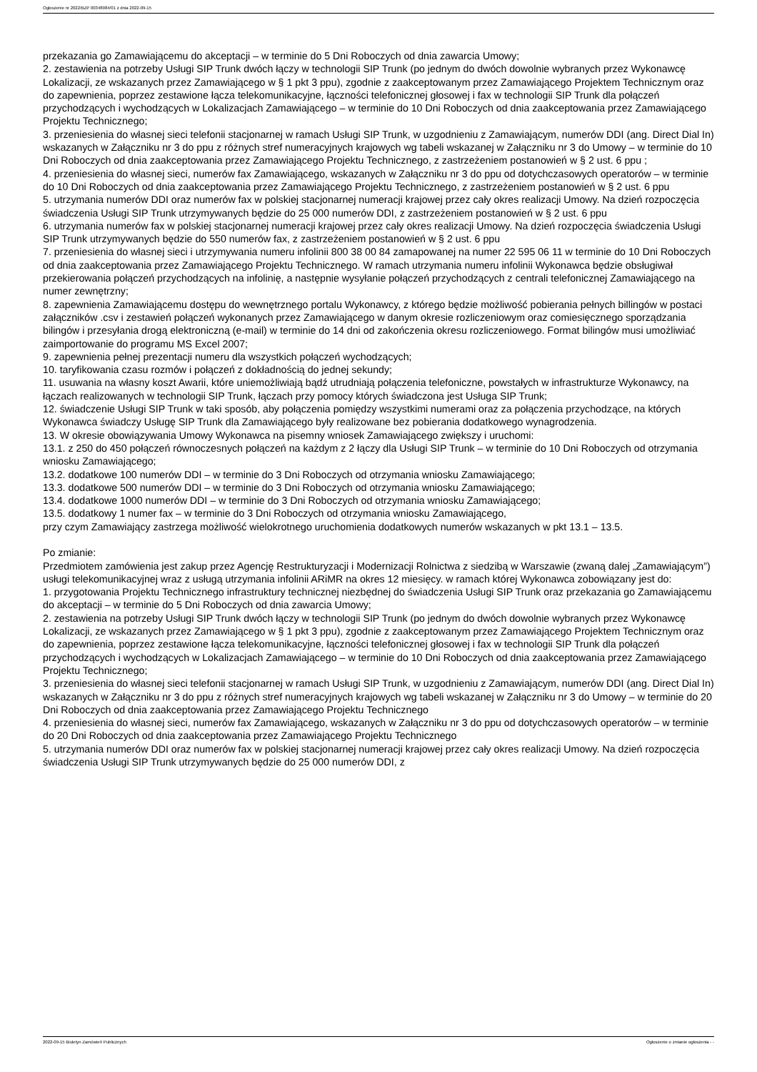Ogłoszenie nr 2022/BZP 00348984/01 z dnia 2022-09-15
przekazania go Zamawiającemu do akceptacji – w terminie do 5 Dni Roboczych od dnia zawarcia Umowy;
2. zestawienia na potrzeby Usługi SIP Trunk dwóch łączy w technologii SIP Trunk (po jednym do dwóch dowolnie wybranych przez Wykonawcę Lokalizacji, ze wskazanych przez Zamawiającego w § 1 pkt 3 ppu), zgodnie z zaakceptowanym przez Zamawiającego Projektem Technicznym oraz do zapewnienia, poprzez zestawione łącza telekomunikacyjne, łączności telefonicznej głosowej i fax w technologii SIP Trunk dla połączeń przychodzących i wychodzących w Lokalizacjach Zamawiającego – w terminie do 10 Dni Roboczych od dnia zaakceptowania przez Zamawiającego Projektu Technicznego;
3. przeniesienia do własnej sieci telefonii stacjonarnej w ramach Usługi SIP Trunk, w uzgodnieniu z Zamawiającym, numerów DDI (ang. Direct Dial In) wskazanych w Załączniku nr 3 do ppu z różnych stref numeracyjnych krajowych wg tabeli wskazanej w Załączniku nr 3 do Umowy – w terminie do 10 Dni Roboczych od dnia zaakceptowania przez Zamawiającego Projektu Technicznego, z zastrzeżeniem postanowień w § 2 ust. 6 ppu ;
4. przeniesienia do własnej sieci, numerów fax Zamawiającego, wskazanych w Załączniku nr 3 do ppu od dotychczasowych operatorów – w terminie do 10 Dni Roboczych od dnia zaakceptowania przez Zamawiającego Projektu Technicznego, z zastrzeżeniem postanowień w § 2 ust. 6 ppu
5. utrzymania numerów DDI oraz numerów fax w polskiej stacjonarnej numeracji krajowej przez cały okres realizacji Umowy. Na dzień rozpoczęcia świadczenia Usługi SIP Trunk utrzymywanych będzie do 25 000 numerów DDI, z zastrzeżeniem postanowień w § 2 ust. 6 ppu
6. utrzymania numerów fax w polskiej stacjonarnej numeracji krajowej przez cały okres realizacji Umowy. Na dzień rozpoczęcia świadczenia Usługi SIP Trunk utrzymywanych będzie do 550 numerów fax, z zastrzeżeniem postanowień w § 2 ust. 6 ppu
7. przeniesienia do własnej sieci i utrzymywania numeru infolinii 800 38 00 84 zamapowanej na numer 22 595 06 11 w terminie do 10 Dni Roboczych od dnia zaakceptowania przez Zamawiającego Projektu Technicznego. W ramach utrzymania numeru infolinii Wykonawca będzie obsługiwał przekierowania połączeń przychodzących na infolinię, a następnie wysyłanie połączeń przychodzących z centrali telefonicznej Zamawiającego na numer zewnętrzny;
8. zapewnienia Zamawiającemu dostępu do wewnętrznego portalu Wykonawcy, z którego będzie możliwość pobierania pełnych billingów w postaci załączników .csv i zestawień połączeń wykonanych przez Zamawiającego w danym okresie rozliczeniowym oraz comiesięcznego sporządzania bilingów i przesyłania drogą elektroniczną (e-mail) w terminie do 14 dni od zakończenia okresu rozliczeniowego. Format bilingów musi umożliwiać zaimportowanie do programu MS Excel 2007;
9. zapewnienia pełnej prezentacji numeru dla wszystkich połączeń wychodzących;
10. taryfikowania czasu rozmów i połączeń z dokładnością do jednej sekundy;
11. usuwania na własny koszt Awarii, które uniemożliwiają bądź utrudniają połączenia telefoniczne, powstałych w infrastrukturze Wykonawcy, na łączach realizowanych w technologii SIP Trunk, łączach przy pomocy których świadczona jest Usługa SIP Trunk;
12. świadczenie Usługi SIP Trunk w taki sposób, aby połączenia pomiędzy wszystkimi numerami oraz za połączenia przychodzące, na których Wykonawca świadczy Usługę SIP Trunk dla Zamawiającego były realizowane bez pobierania dodatkowego wynagrodzenia.
13. W okresie obowiązywania Umowy Wykonawca na pisemny wniosek Zamawiającego zwiększy i uruchomi:
13.1. z 250 do 450 połączeń równoczesnych połączeń na każdym z 2 łączy dla Usługi SIP Trunk – w terminie do 10 Dni Roboczych od otrzymania wniosku Zamawiającego;
13.2. dodatkowe 100 numerów DDI – w terminie do 3 Dni Roboczych od otrzymania wniosku Zamawiającego;
13.3. dodatkowe 500 numerów DDI – w terminie do 3 Dni Roboczych od otrzymania wniosku Zamawiającego;
13.4. dodatkowe 1000 numerów DDI – w terminie do 3 Dni Roboczych od otrzymania wniosku Zamawiającego;
13.5. dodatkowy 1 numer fax – w terminie do 3 Dni Roboczych od otrzymania wniosku Zamawiającego,
przy czym Zamawiający zastrzega możliwość wielokrotnego uruchomienia dodatkowych numerów wskazanych w pkt 13.1 – 13.5.
Po zmianie:
Przedmiotem zamówienia jest zakup przez Agencję Restrukturyzacji i Modernizacji Rolnictwa z siedzibą w Warszawie (zwaną dalej „Zamawiającym”) usługi telekomunikacyjnej wraz z usługą utrzymania infolinii ARiMR na okres 12 miesięcy. w ramach której Wykonawca zobowiązany jest do:
1. przygotowania Projektu Technicznego infrastruktury technicznej niezbędnej do świadczenia Usługi SIP Trunk oraz przekazania go Zamawiającemu do akceptacji – w terminie do 5 Dni Roboczych od dnia zawarcia Umowy;
2. zestawienia na potrzeby Usługi SIP Trunk dwóch łączy w technologii SIP Trunk (po jednym do dwóch dowolnie wybranych przez Wykonawcę Lokalizacji, ze wskazanych przez Zamawiającego w § 1 pkt 3 ppu), zgodnie z zaakceptowanym przez Zamawiającego Projektem Technicznym oraz do zapewnienia, poprzez zestawione łącza telekomunikacyjne, łączności telefonicznej głosowej i fax w technologii SIP Trunk dla połączeń przychodzących i wychodzących w Lokalizacjach Zamawiającego – w terminie do 10 Dni Roboczych od dnia zaakceptowania przez Zamawiającego Projektu Technicznego;
3. przeniesienia do własnej sieci telefonii stacjonarnej w ramach Usługi SIP Trunk, w uzgodnieniu z Zamawiającym, numerów DDI (ang. Direct Dial In) wskazanych w Załączniku nr 3 do ppu z różnych stref numeracyjnych krajowych wg tabeli wskazanej w Załączniku nr 3 do Umowy – w terminie do 20 Dni Roboczych od dnia zaakceptowania przez Zamawiającego Projektu Technicznego
4. przeniesienia do własnej sieci, numerów fax Zamawiającego, wskazanych w Załączniku nr 3 do ppu od dotychczasowych operatorów – w terminie do 20 Dni Roboczych od dnia zaakceptowania przez Zamawiającego Projektu Technicznego
5. utrzymania numerów DDI oraz numerów fax w polskiej stacjonarnej numeracji krajowej przez cały okres realizacji Umowy. Na dzień rozpoczęcia świadczenia Usługi SIP Trunk utrzymywanych będzie do 25 000 numerów DDI, z
2022-09-15 Biuletyn Zamówień Publicznych Ogłoszenie o zmianie ogłoszenia - -